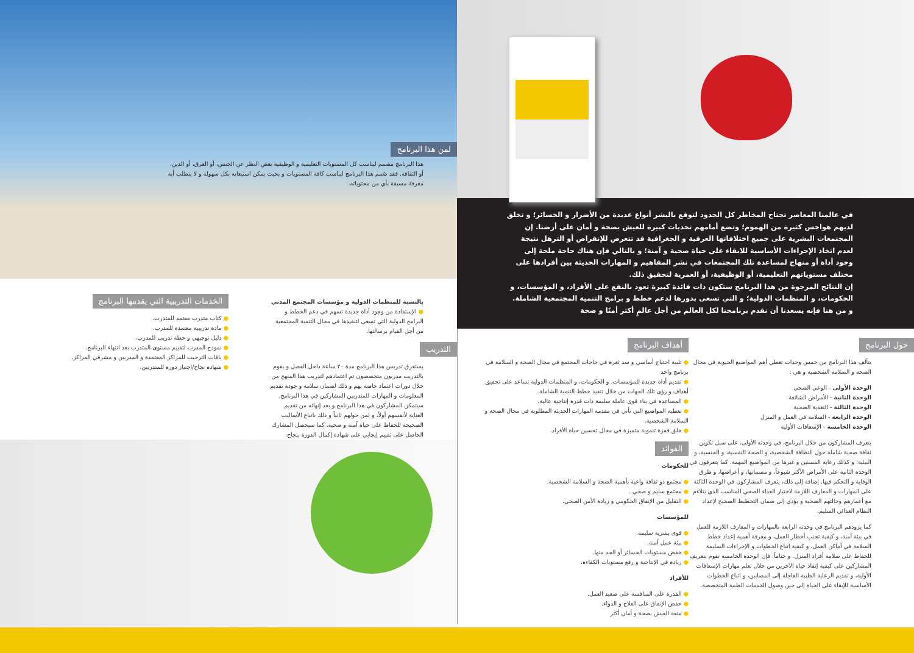في عالمنا المعاصر تجتاح المخاطر كل الحدود لتوقع بالبشر أنواع عديدة من الأضرار و الخسائر؛ و تخلق لديهم هواجس كثيرة من الهموم؛ وتضع أمامهم تحديات كبيرة للعيش بصحة و أمان على أرضنا. إن المجتمعات البشرية على جميع اختلافاتها العرقية و الجغرافية قد تتعرض للإنقراض أو الترهل نتيجة لعدم اتخاذ الإجراءات الأساسية للابقاء على حياة صحية و آمنة؛ و بالتالي فإن هناك حاجة ملحة إلى وجود أداة أو منهاج لمساعدة تلك المجتمعات في نشر المفاهيم و المهارات الحديثة بين أفرادها على مختلف مستوياتهم التعليمية، أو الوظيفية، أو العمرية لتحقيق ذلك.
إن النتائج المرجوة من هذا البرنامج ستكون ذات فائدة كبيرة تعود بالنفع على الأفراد، و المؤسسات، و الحكومات، و المنظمات الدولية؛ و التي تسعى بدورها لدعم خطط و برامج التنمية المجتمعية الشاملة. و من هنا فإنه يسعدنا أن نقدم برنامجنا لكل العالم من أجل عالمٍ أكثر أمنًا و صحة
حول البرنامج
يتألف هذا البرنامج من خمس وحدات تغطي أهم المواضيع الحيوية في مجال الصحة و السلامة الشخصية و هي :
الوحدة الأولى - الوعي الصحي
الوحدة الثانية - الأمراض الشائعة
الوحدة الثالثة - التغذية الصحية
الوحدة الرابعة - السلامة في العمل و المنزل
الوحدة الخامسة - الإسعافات الأولية
يتعرف المشاركون من خلال البرنامج، في وحدته الأولى، على سبل تكوين ثقافة صحية شاملة حول النظافة الشخصية، و الصحة النفسية، و الجنسية، و البيئية؛ و كذلك رعاية المسنين و غيرها من المواضيع المهمة. كما يتعرفون في الوحدة الثانية على الأمراض الأكثر شيوعاً، و مسبباتها، و أعراضها، و طرق الوقاية و التحكم فيها. إضافة إلى ذلك، يتعرف المشاركون في الوحدة الثالثة على المهارات و المعارف اللازمة لاختيار الغذاء الصحي المناسب الذي يتلاءم مع أعمارهم وحالتهم الصحية و يؤدي إلى ضمان التخطيط الصحيح لإعداد النظام الغذائي السليم.
كما يزودهم البرنامج في وحدته الرابعة بالمهارات و المعارف اللازمة للعمل في بيئة آمنة، و كيفية تجنب أخطار العمل، و معرفة أهمية إعداد خطط السلامة في أماكن العمل، و كيفية اتباع الخطوات و الإجراءات السليمة للحفاظ على سلامة أفراد المنزل. و ختاماً، فإن الوحدة الخامسة تقوم بتعريف المشاركين على كيفية إنقاذ حياة الآخرين من خلال تعلم مهارات الإسعافات الأولية، و تقديم الرعاية الطبية العاجلة إلى المصابين، و اتباع الخطوات الأساسية للإبقاء على الحياة إلى حين وصول الخدمات الطبية المتخصصة.
أهداف البرنامج
● تلبية احتياج أساسي و سد ثغرة في حاجات المجتمع في مجال الصحة و السلامة في برنامج واحد
● تقديم أداة جديدة للمؤسسات، و الحكومات، و المنظمات الدولية تساعد على تحقيق أهداف و رؤى تلك الجهات من خلال تنفيذ خطط التنمية الشاملة.
● المساعدة في بناء قوى عاملة سليمة ذات قدرة إنتاجية عالية.
● تغطية المواضيع التي تأتي في مقدمة المهارات الحديثة المطلوبة في مجال الصحة و السلامة الشخصية.
● خلق قفزة تنموية متميزة في مجال تحسين حياة الأفراد.
الفوائد
للحكومات
● مجتمع ذو ثقافة واعية بأهمية الصحة و السلامة الشخصية.
● مجتمع سليم و صحي .
● التقليل من الإنفاق الحكومي و زيادة الأمن الصحي.
للمؤسسات
● قوى بشرية سليمة.
● بيئة عمل آمنة.
● خفض مستويات الخسائر أو الحد منها.
● زيادة في الإنتاجية و رفع مستويات الكفاءة.
للأفراد
● القدرة على المنافسة على صعيد العمل.
● خفض الإنفاق على العلاج و الدواء.
● متعة العيش بصحة و أمان أكثر
لمن هذا البرنامج
هذا البرنامج مصمم ليناسب كل المستويات التعليمية و الوظيفية بغض النظر عن الجنس، أو العرق، أو الدين، أو الثقافة. فقد صُمم هذا البرنامج ليناسب كافة المستويات و بحيث يمكن استيعابه بكل سهولة و لا يتطلب أية معرفة مسبقة بأي من محتوياته.
بالنسبة للمنظمات الدولية و مؤسسات المجتمع المدني
● الإستفادة من وجود أداة جديدة تسهم في دعم الخطط و البرامج الدولية التي تسعى لتنفيذها في مجال التنمية المجتمعية من أجل القيام برسالتها.
التدريب
يستغرق تدريس هذا البرنامج مدة ٢٠ ساعة داخل الفصل و يقوم بالتدريب مدربون متخصصون تم اعتمادهم لتدريب هذا المنهج من خلال دورات اعتماد خاصة بهم و ذلك لضمان سلامة و جودة تقديم المعلومات و المهارات للمتدربين المشاركين في هذا البرنامج. سيتمكن المشاركون في هذا البرنامج و بعد إنهائه من تقديم العناية لأنفسهم أولاً، و لمن حولهم ثانياً و ذلك باتباع الأساليب الصحيحة للحفاظ على حياة آمنة و صحية. كما سيحصل المشارك الحاصل على تقييم إيجابي على شهادة إكمال الدورة بنجاح.
الخدمات التدريبية التي يقدمها البرنامج
● كتاب متدرب معتمد للمتدرب.
● مادة تدريبية معتمدة للمدرب.
● دليل توجيهي و خطة تدريب للمدرب.
● نموذج المدرب لتقييم مستوى المتدرب بعد انتهاء البرنامج.
● باقات الترحيب للمراكز المعتمدة و المدربين و مشرفي المراكز.
● شهادة نجاح/اجتياز دورة للمتدربين.